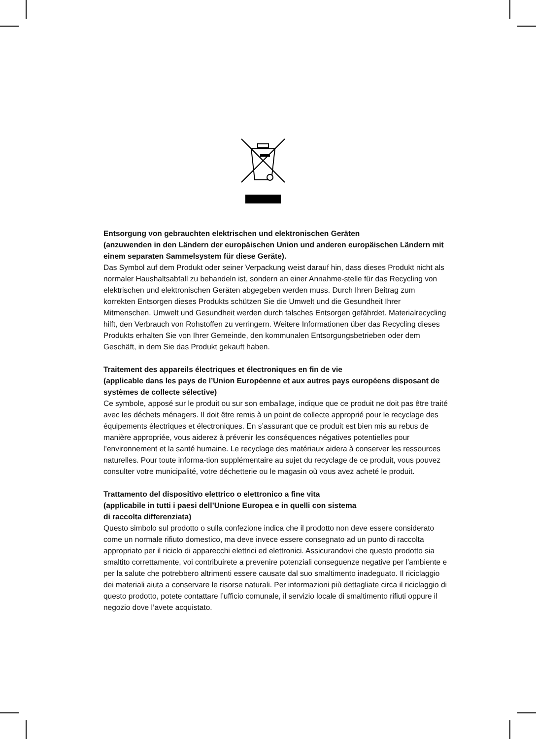Entsorgung von gebrauchten elektrischen und elektronischen Geräten
(anzuwenden in den Ländern der europäischen Union und anderen europäischen Ländern mit einem separaten Sammelsystem für diese Geräte).
Das Symbol auf dem Produkt oder seiner Verpackung weist darauf hin, dass dieses Produkt nicht als normaler Haushaltsabfall zu behandeln ist, sondern an einer Annahme-stelle für das Recycling von elektrischen und elektronischen Geräten abgegeben werden muss. Durch Ihren Beitrag zum korrekten Entsorgen dieses Produkts schützen Sie die Umwelt und die Gesundheit Ihrer Mitmenschen. Umwelt und Gesundheit werden durch falsches Entsorgen gefährdet. Materialrecycling hilft, den Verbrauch von Rohstoffen zu verringern. Weitere Informationen über das Recycling dieses Produkts erhalten Sie von Ihrer Gemeinde, den kommunalen Entsorgungsbetrieben oder dem Geschäft, in dem Sie das Produkt gekauft haben.
Traitement des appareils électriques et électroniques en fin de vie
(applicable dans les pays de l’Union Européenne et aux autres pays européens disposant de systèmes de collecte sélective)
Ce symbole, apposé sur le produit ou sur son emballage, indique que ce produit ne doit pas être traité avec les déchets ménagers. Il doit être remis à un point de collecte approprié pour le recyclage des équipements électriques et électroniques. En s’assurant que ce produit est bien mis au rebus de manière appropriée, vous aiderez à prévenir les conséquences négatives potentielles pour l’environnement et la santé humaine. Le recyclage des matériaux aidera à conserver les ressources naturelles. Pour toute informa-tion supplémentaire au sujet du recyclage de ce produit, vous pouvez consulter votre municipalité, votre déchetterie ou le magasin où vous avez acheté le produit.
Trattamento del dispositivo elettrico o elettronico a fine vita
(applicabile in tutti i paesi dell’Unione Europea e in quelli con sistema
di raccolta differenziata)
Questo simbolo sul prodotto o sulla confezione indica che il prodotto non deve essere considerato come un normale rifiuto domestico, ma deve invece essere consegnato ad un punto di raccolta appropriato per il riciclo di apparecchi elettrici ed elettronici. Assicurandovi che questo prodotto sia smaltito correttamente, voi contribuirete a prevenire potenziali conseguenze negative per l’ambiente e per la salute che potrebbero altrimenti essere causate dal suo smaltimento inadeguato. Il riciclaggio dei materiali aiuta a conservare le risorse naturali. Per informazioni più dettagliate circa il riciclaggio di questo prodotto, potete contattare l’ufficio comunale, il servizio locale di smaltimento rifiuti oppure il negozio dove l’avete acquistato.